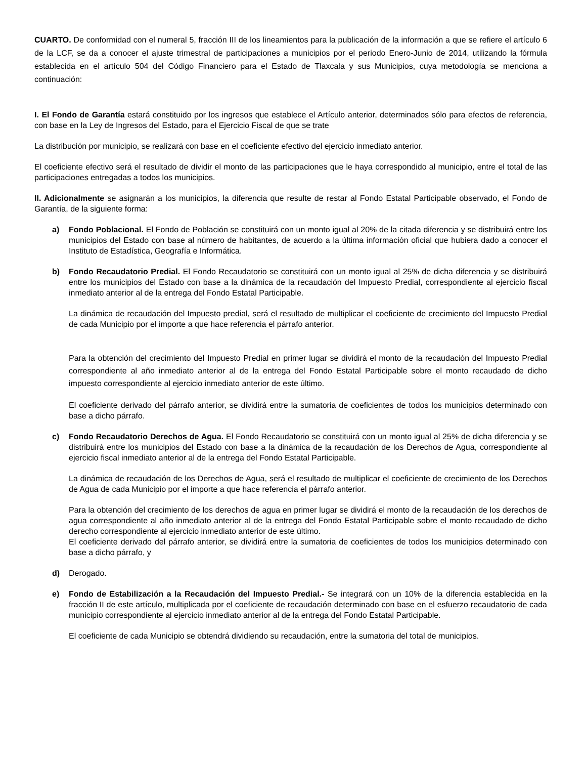CUARTO. De conformidad con el numeral 5, fracción III de los lineamientos para la publicación de la información a que se refiere el artículo 6 de la LCF, se da a conocer el ajuste trimestral de participaciones a municipios por el periodo Enero-Junio de 2014, utilizando la fórmula establecida en el artículo 504 del Código Financiero para el Estado de Tlaxcala y sus Municipios, cuya metodología se menciona a continuación:
I. El Fondo de Garantía estará constituido por los ingresos que establece el Artículo anterior, determinados sólo para efectos de referencia, con base en la Ley de Ingresos del Estado, para el Ejercicio Fiscal de que se trate
La distribución por municipio, se realizará con base en el coeficiente efectivo del ejercicio inmediato anterior.
El coeficiente efectivo será el resultado de dividir el monto de las participaciones que le haya correspondido al municipio, entre el total de las participaciones entregadas a todos los municipios.
II. Adicionalmente se asignarán a los municipios, la diferencia que resulte de restar al Fondo Estatal Participable observado, el Fondo de Garantía, de la siguiente forma:
a) Fondo Poblacional. El Fondo de Población se constituirá con un monto igual al 20% de la citada diferencia y se distribuirá entre los municipios del Estado con base al número de habitantes, de acuerdo a la última información oficial que hubiera dado a conocer el Instituto de Estadística, Geografía e Informática.
b) Fondo Recaudatorio Predial. El Fondo Recaudatorio se constituirá con un monto igual al 25% de dicha diferencia y se distribuirá entre los municipios del Estado con base a la dinámica de la recaudación del Impuesto Predial, correspondiente al ejercicio fiscal inmediato anterior al de la entrega del Fondo Estatal Participable.
La dinámica de recaudación del Impuesto predial, será el resultado de multiplicar el coeficiente de crecimiento del Impuesto Predial de cada Municipio por el importe a que hace referencia el párrafo anterior.
Para la obtención del crecimiento del Impuesto Predial en primer lugar se dividirá el monto de la recaudación del Impuesto Predial correspondiente al año inmediato anterior al de la entrega del Fondo Estatal Participable sobre el monto recaudado de dicho impuesto correspondiente al ejercicio inmediato anterior de este último.
El coeficiente derivado del párrafo anterior, se dividirá entre la sumatoria de coeficientes de todos los municipios determinado con base a dicho párrafo.
c) Fondo Recaudatorio Derechos de Agua. El Fondo Recaudatorio se constituirá con un monto igual al 25% de dicha diferencia y se distribuirá entre los municipios del Estado con base a la dinámica de la recaudación de los Derechos de Agua, correspondiente al ejercicio fiscal inmediato anterior al de la entrega del Fondo Estatal Participable.
La dinámica de recaudación de los Derechos de Agua, será el resultado de multiplicar el coeficiente de crecimiento de los Derechos de Agua de cada Municipio por el importe a que hace referencia el párrafo anterior.
Para la obtención del crecimiento de los derechos de agua en primer lugar se dividirá el monto de la recaudación de los derechos de agua correspondiente al año inmediato anterior al de la entrega del Fondo Estatal Participable sobre el monto recaudado de dicho derecho correspondiente al ejercicio inmediato anterior de este último.
El coeficiente derivado del párrafo anterior, se dividirá entre la sumatoria de coeficientes de todos los municipios determinado con base a dicho párrafo, y
d) Derogado.
e) Fondo de Estabilización a la Recaudación del Impuesto Predial.- Se integrará con un 10% de la diferencia establecida en la fracción II de este artículo, multiplicada por el coeficiente de recaudación determinado con base en el esfuerzo recaudatorio de cada municipio correspondiente al ejercicio inmediato anterior al de la entrega del Fondo Estatal Participable.
El coeficiente de cada Municipio se obtendrá dividiendo su recaudación, entre la sumatoria del total de municipios.